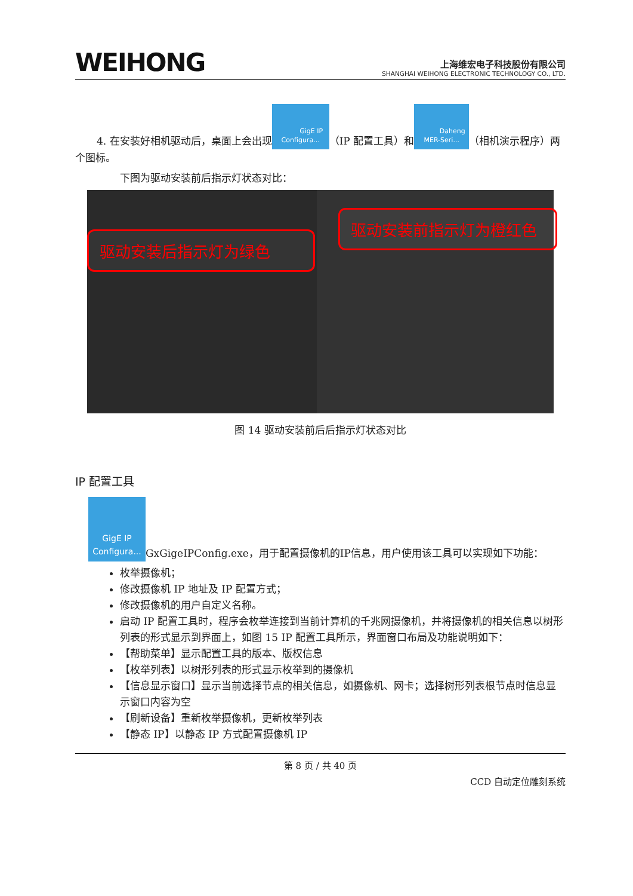WEIHONG
上海维宏电子科技股份有限公司
SHANGHAI WEIHONG ELECTRONIC TECHNOLOGY CO., LTD.
4. 在安装好相机驱动后，桌面上会出现 GigE IP
Configura... （IP 配置工具）和 Daheng
MER-Seri... （相机演示程序）两个图标。
下图为驱动安装前后指示灯状态对比：
驱动安装后指示灯为绿色
驱动安装前指示灯为橙红色
图 14 驱动安装前后后指示灯状态对比
IP 配置工具
GigE IP
Configura... GxGigeIPConfig.exe，用于配置摄像机的IP信息，用户使用该工具可以实现如下功能：
枚举摄像机；
修改摄像机 IP 地址及 IP 配置方式；
修改摄像机的用户自定义名称。
启动 IP 配置工具时，程序会枚举连接到当前计算机的千兆网摄像机，并将摄像机的相关信息以树形列表的形式显示到界面上，如图 15 IP 配置工具所示，界面窗口布局及功能说明如下：
【帮助菜单】显示配置工具的版本、版权信息
【枚举列表】以树形列表的形式显示枚举到的摄像机
【信息显示窗口】显示当前选择节点的相关信息，如摄像机、网卡；选择树形列表根节点时信息显示窗口内容为空
【刷新设备】重新枚举摄像机，更新枚举列表
【静态 IP】以静态 IP 方式配置摄像机 IP
第 8 页 / 共 40 页
CCD 自动定位雕刻系统